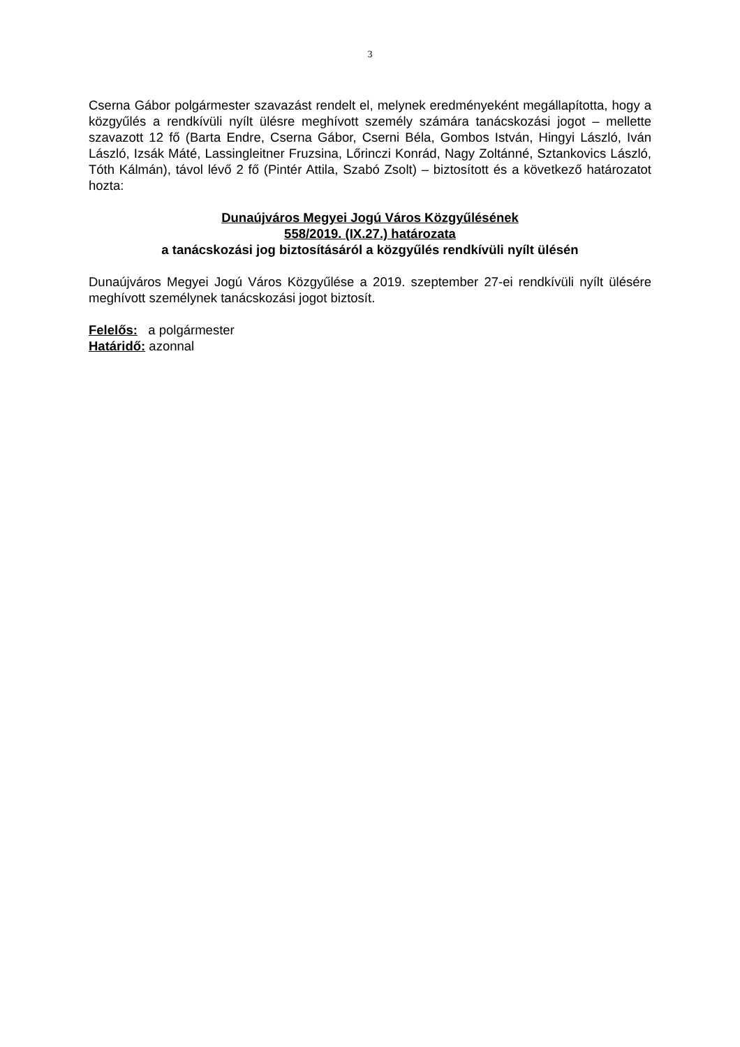3
Cserna Gábor polgármester szavazást rendelt el, melynek eredményeként megállapította, hogy a közgyűlés a rendkívüli nyílt ülésre meghívott személy számára tanácskozási jogot – mellette szavazott 12 fő (Barta Endre, Cserna Gábor, Cserni Béla, Gombos István, Hingyi László, Iván László, Izsák Máté, Lassingleitner Fruzsina, Lőrinczi Konrád, Nagy Zoltánné, Sztankovics László, Tóth Kálmán), távol lévő 2 fő (Pintér Attila, Szabó Zsolt) – biztosított és a következő határozatot hozta:
Dunaújváros Megyei Jogú Város Közgyűlésének
558/2019. (IX.27.) határozata
a tanácskozási jog biztosításáról a közgyűlés rendkívüli nyílt ülésén
Dunaújváros Megyei Jogú Város Közgyűlése a 2019. szeptember 27-ei rendkívüli nyílt ülésére meghívott személynek tanácskozási jogot biztosít.
Felelős: a polgármester
Határidő: azonnal